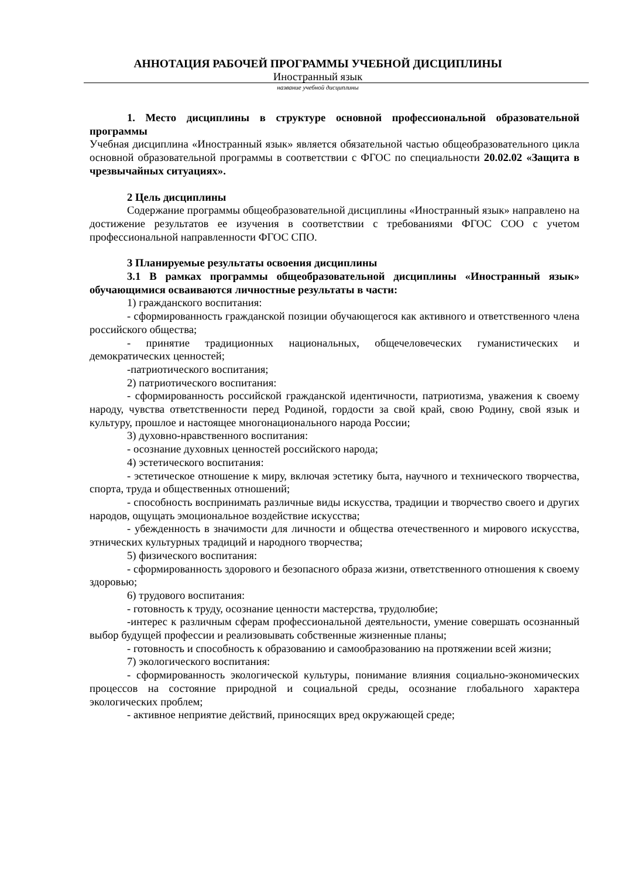АННОТАЦИЯ РАБОЧЕЙ ПРОГРАММЫ УЧЕБНОЙ ДИСЦИПЛИНЫ
Иностранный язык
название учебной дисциплины
1. Место дисциплины в структуре основной профессиональной образовательной программы
Учебная дисциплина «Иностранный язык» является обязательной частью общеобразовательного цикла основной образовательной программы в соответствии с ФГОС по специальности 20.02.02 «Защита в чрезвычайных ситуациях».
2 Цель дисциплины
Содержание программы общеобразовательной дисциплины «Иностранный язык» направлено на достижение результатов ее изучения в соответствии с требованиями ФГОС СОО с учетом профессиональной направленности ФГОС СПО.
3 Планируемые результаты освоения дисциплины
3.1 В рамках программы общеобразовательной дисциплины «Иностранный язык» обучающимися осваиваются личностные результаты в части:
1) гражданского воспитания:
- сформированность гражданской позиции обучающегося как активного и ответственного члена российского общества;
- принятие традиционных национальных, общечеловеческих гуманистических и демократических ценностей;
-патриотического воспитания;
2) патриотического воспитания:
- сформированность российской гражданской идентичности, патриотизма, уважения к своему народу, чувства ответственности перед Родиной, гордости за свой край, свою Родину, свой язык и культуру, прошлое и настоящее многонационального народа России;
3) духовно-нравственного воспитания:
- осознание духовных ценностей российского народа;
4) эстетического воспитания:
- эстетическое отношение к миру, включая эстетику быта, научного и технического творчества, спорта, труда и общественных отношений;
- способность воспринимать различные виды искусства, традиции и творчество своего и других народов, ощущать эмоциональное воздействие искусства;
- убежденность в значимости для личности и общества отечественного и мирового искусства, этнических культурных традиций и народного творчества;
5) физического воспитания:
- сформированность здорового и безопасного образа жизни, ответственного отношения к своему здоровью;
6) трудового воспитания:
- готовность к труду, осознание ценности мастерства, трудолюбие;
-интерес к различным сферам профессиональной деятельности, умение совершать осознанный выбор будущей профессии и реализовывать собственные жизненные планы;
- готовность и способность к образованию и самообразованию на протяжении всей жизни;
7) экологического воспитания:
- сформированность экологической культуры, понимание влияния социально-экономических процессов на состояние природной и социальной среды, осознание глобального характера экологических проблем;
- активное неприятие действий, приносящих вред окружающей среде;